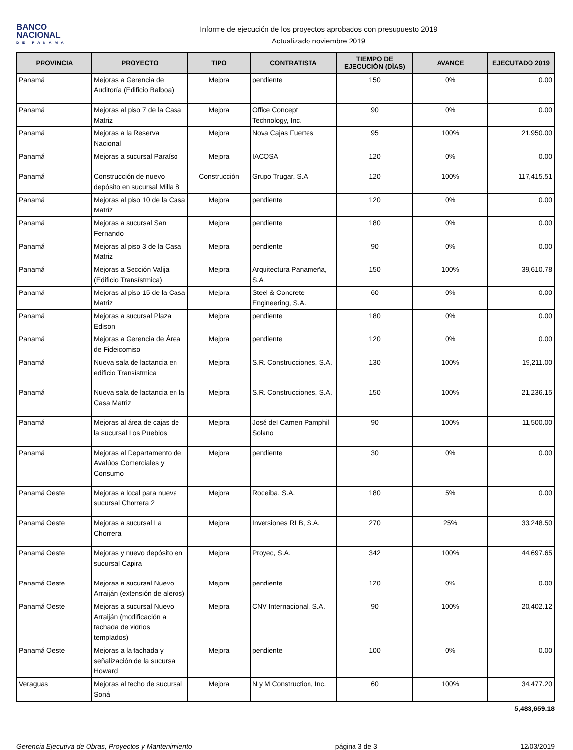BANCO
NACIONAL
DE PANAMA
Informe de ejecución de los proyectos aprobados con presupuesto 2019
Actualizado noviembre 2019
| PROVINCIA | PROYECTO | TIPO | CONTRATISTA | TIEMPO DE EJECUCIÓN (DÍAS) | AVANCE | EJECUTADO 2019 |
| --- | --- | --- | --- | --- | --- | --- |
| Panamá | Mejoras a Gerencia de Auditoría (Edificio Balboa) | Mejora | pendiente | 150 | 0% | 0.00 |
| Panamá | Mejoras al piso 7 de la Casa Matriz | Mejora | Office Concept Technology, Inc. | 90 | 0% | 0.00 |
| Panamá | Mejoras a la Reserva Nacional | Mejora | Nova Cajas Fuertes | 95 | 100% | 21,950.00 |
| Panamá | Mejoras a sucursal Paraíso | Mejora | IACOSA | 120 | 0% | 0.00 |
| Panamá | Construcción de nuevo depósito en sucursal Milla 8 | Construcción | Grupo Trugar, S.A. | 120 | 100% | 117,415.51 |
| Panamá | Mejoras al piso 10 de la Casa Matriz | Mejora | pendiente | 120 | 0% | 0.00 |
| Panamá | Mejoras a sucursal San Fernando | Mejora | pendiente | 180 | 0% | 0.00 |
| Panamá | Mejoras al piso 3 de la Casa Matriz | Mejora | pendiente | 90 | 0% | 0.00 |
| Panamá | Mejoras a Sección Valija (Edificio Transístmica) | Mejora | Arquitectura Panameña, S.A. | 150 | 100% | 39,610.78 |
| Panamá | Mejoras al piso 15 de la Casa Matriz | Mejora | Steel & Concrete Engineering, S.A. | 60 | 0% | 0.00 |
| Panamá | Mejoras a sucursal Plaza Edison | Mejora | pendiente | 180 | 0% | 0.00 |
| Panamá | Mejoras a Gerencia de Área de Fideicomiso | Mejora | pendiente | 120 | 0% | 0.00 |
| Panamá | Nueva sala de lactancia en edificio Transístmica | Mejora | S.R. Construcciones, S.A. | 130 | 100% | 19,211.00 |
| Panamá | Nueva sala de lactancia en la Casa Matriz | Mejora | S.R. Construcciones, S.A. | 150 | 100% | 21,236.15 |
| Panamá | Mejoras al área de cajas de la sucursal Los Pueblos | Mejora | José del Camen Pamphil Solano | 90 | 100% | 11,500.00 |
| Panamá | Mejoras al Departamento de Avalúos Comerciales y Consumo | Mejora | pendiente | 30 | 0% | 0.00 |
| Panamá Oeste | Mejoras a local para nueva sucursal Chorrera 2 | Mejora | Rodeiba, S.A. | 180 | 5% | 0.00 |
| Panamá Oeste | Mejoras a sucursal La Chorrera | Mejora | Inversiones RLB, S.A. | 270 | 25% | 33,248.50 |
| Panamá Oeste | Mejoras y nuevo depósito en sucursal Capira | Mejora | Proyec, S.A. | 342 | 100% | 44,697.65 |
| Panamá Oeste | Mejoras a sucursal Nuevo Arraiján (extensión de aleros) | Mejora | pendiente | 120 | 0% | 0.00 |
| Panamá Oeste | Mejoras a sucursal Nuevo Arraiján (modificación a fachada de vidrios templados) | Mejora | CNV Internacional, S.A. | 90 | 100% | 20,402.12 |
| Panamá Oeste | Mejoras a la fachada y señalización de la sucursal Howard | Mejora | pendiente | 100 | 0% | 0.00 |
| Veraguas | Mejoras al techo de sucursal Soná | Mejora | N y M Construction, Inc. | 60 | 100% | 34,477.20 |
5,483,659.18
Gerencia Ejecutiva de Obras, Proyectos y Mantenimiento página 3 de 3 12/03/2019